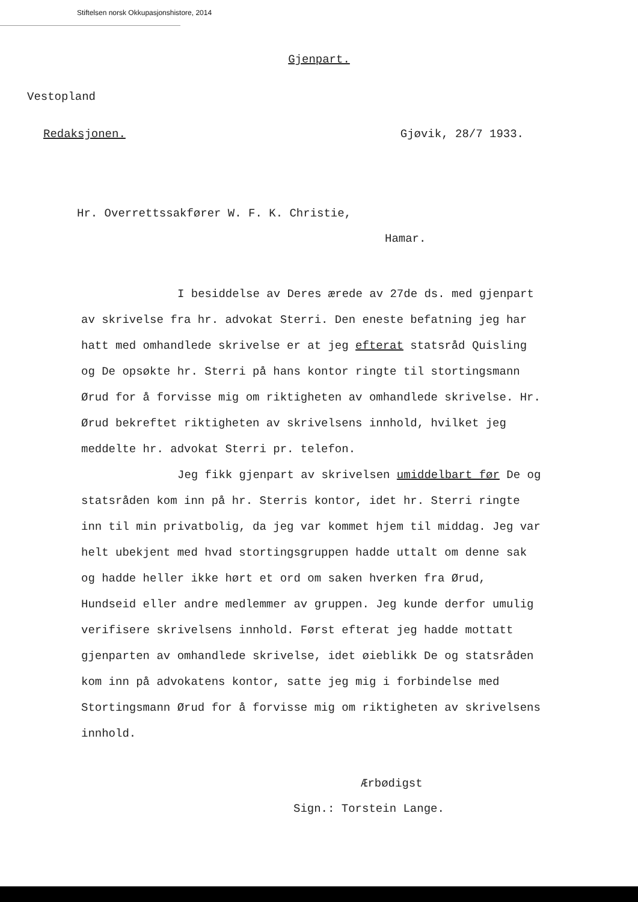Stiftelsen norsk Okkupasjonshistore, 2014
Gjenpart.
Vestopland
Redaksjonen. Gjøvik, 28/7 1933.
Hr. Overrettssakfører W. F. K. Christie,
Hamar.
I besiddelse av Deres ærede av 27de ds. med gjenpart av skrivelse fra hr. advokat Sterri. Den eneste befatning jeg har hatt med omhandlede skrivelse er at jeg efterat statsråd Quisling og De opsøkte hr. Sterri på hans kontor ringte til stortingsmann Ørud for å forvisse mig om riktigheten av omhandlede skrivelse. Hr. Ørud bekreftet riktigheten av skrivelsens innhold, hvilket jeg meddelte hr. advokat Sterri pr. telefon.
Jeg fikk gjenpart av skrivelsen umiddelbart før De og statsråden kom inn på hr. Sterris kontor, idet hr. Sterri ringte inn til min privatbolig, da jeg var kommet hjem til middag. Jeg var helt ubekjent med hvad stortingsgruppen hadde uttalt om denne sak og hadde heller ikke hørt et ord om saken hverken fra Ørud, Hundseid eller andre medlemmer av gruppen. Jeg kunde derfor umulig verifisere skrivelsens innhold. Først efterat jeg hadde mottatt gjenparten av omhandlede skrivelse, idet øieblikk De og statsråden kom inn på advokatens kontor, satte jeg mig i forbindelse med Stortingsmann Ørud for å forvisse mig om riktigheten av skrivelsens innhold.
Ærbødigst
Sign.: Torstein Lange.